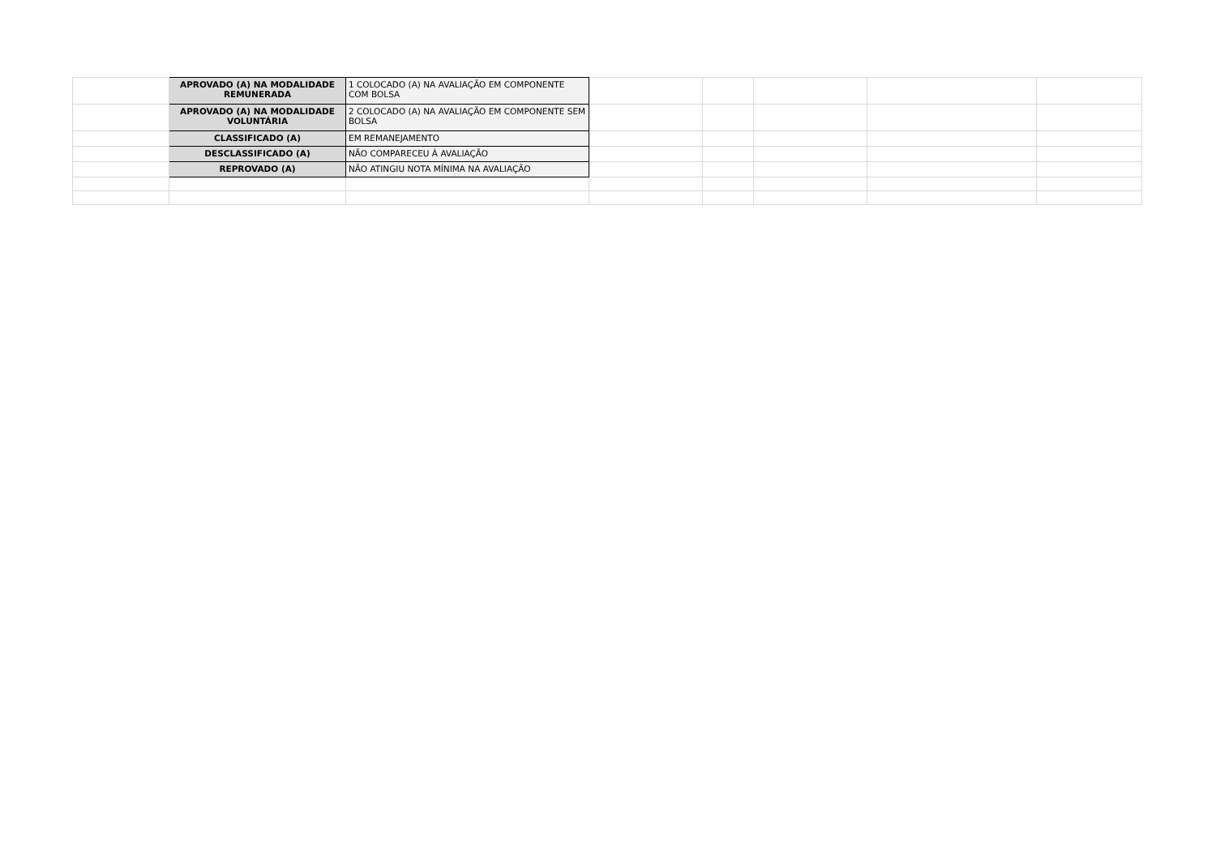| | APROVADO (A) NA MODALIDADE REMUNERADA | 1 COLOCADO (A) NA AVALIAÇÃO EM COMPONENTE COM BOLSA | | | | | |
| | APROVADO (A) NA MODALIDADE VOLUNTÁRIA | 2 COLOCADO (A) NA AVALIAÇÃO EM COMPONENTE SEM BOLSA | | | | | |
| | CLASSIFICADO (A) | EM REMANEJAMENTO | | | | | |
| | DESCLASSIFICADO (A) | NÃO COMPARECEU À AVALIAÇÃO | | | | | |
| | REPROVADO (A) | NÃO ATINGIU NOTA MÍNIMA NA AVALIAÇÃO | | | | | |